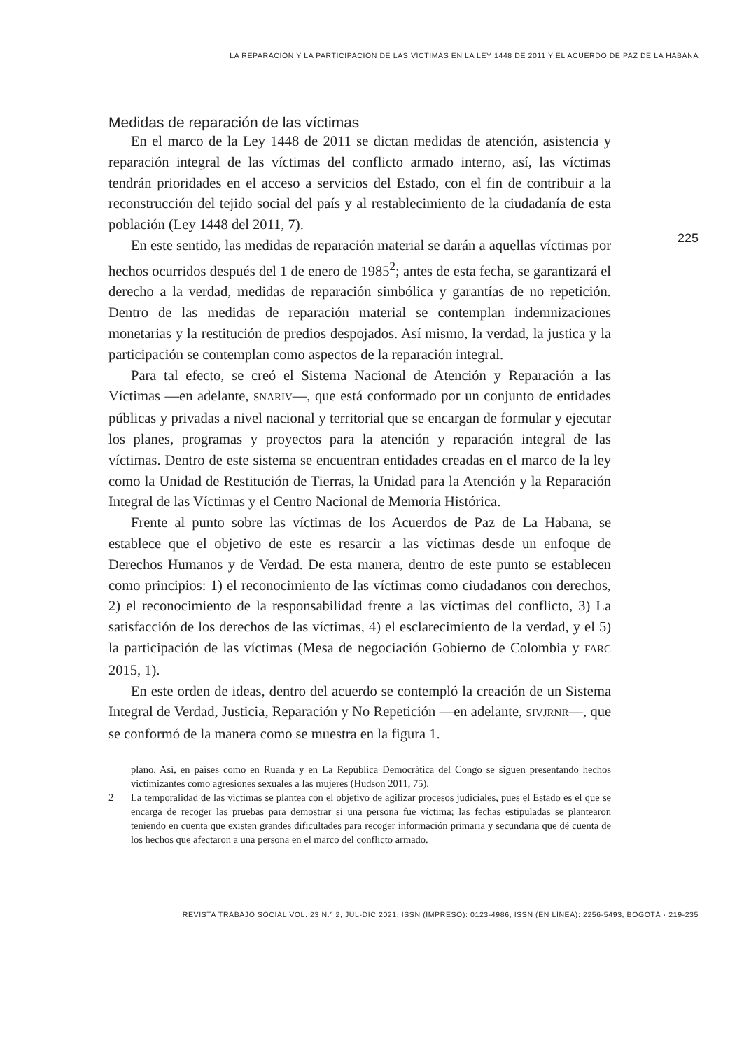LA REPARACIÓN Y LA PARTICIPACIÓN DE LAS VÍCTIMAS EN LA LEY 1448 DE 2011 Y EL ACUERDO DE PAZ DE LA HABANA
225
Medidas de reparación de las víctimas
En el marco de la Ley 1448 de 2011 se dictan medidas de atención, asistencia y reparación integral de las víctimas del conflicto armado interno, así, las víctimas tendrán prioridades en el acceso a servicios del Estado, con el fin de contribuir a la reconstrucción del tejido social del país y al restablecimiento de la ciudadanía de esta población (Ley 1448 del 2011, 7).
En este sentido, las medidas de reparación material se darán a aquellas víctimas por hechos ocurridos después del 1 de enero de 1985<sup>2</sup>; antes de esta fecha, se garantizará el derecho a la verdad, medidas de reparación simbólica y garantías de no repetición. Dentro de las medidas de reparación material se contemplan indemnizaciones monetarias y la restitución de predios despojados. Así mismo, la verdad, la justica y la participación se contemplan como aspectos de la reparación integral.
Para tal efecto, se creó el Sistema Nacional de Atención y Reparación a las Víctimas —en adelante, SNARIV—, que está conformado por un conjunto de entidades públicas y privadas a nivel nacional y territorial que se encargan de formular y ejecutar los planes, programas y proyectos para la atención y reparación integral de las víctimas. Dentro de este sistema se encuentran entidades creadas en el marco de la ley como la Unidad de Restitución de Tierras, la Unidad para la Atención y la Reparación Integral de las Víctimas y el Centro Nacional de Memoria Histórica.
Frente al punto sobre las víctimas de los Acuerdos de Paz de La Habana, se establece que el objetivo de este es resarcir a las víctimas desde un enfoque de Derechos Humanos y de Verdad. De esta manera, dentro de este punto se establecen como principios: 1) el reconocimiento de las víctimas como ciudadanos con derechos, 2) el reconocimiento de la responsabilidad frente a las víctimas del conflicto, 3) La satisfacción de los derechos de las víctimas, 4) el esclarecimiento de la verdad, y el 5) la participación de las víctimas (Mesa de negociación Gobierno de Colombia y FARC 2015, 1).
En este orden de ideas, dentro del acuerdo se contempló la creación de un Sistema Integral de Verdad, Justicia, Reparación y No Repetición —en adelante, SIVJRNR—, que se conformó de la manera como se muestra en la figura 1.
plano. Así, en países como en Ruanda y en La República Democrática del Congo se siguen presentando hechos victimizantes como agresiones sexuales a las mujeres (Hudson 2011, 75).
2 La temporalidad de las víctimas se plantea con el objetivo de agilizar procesos judiciales, pues el Estado es el que se encarga de recoger las pruebas para demostrar si una persona fue víctima; las fechas estipuladas se plantearon teniendo en cuenta que existen grandes dificultades para recoger información primaria y secundaria que dé cuenta de los hechos que afectaron a una persona en el marco del conflicto armado.
REVISTA TRABAJO SOCIAL VOL. 23 N.° 2, JUL-DIC 2021, ISSN (IMPRESO): 0123-4986, ISSN (EN LÍNEA): 2256-5493, BOGOTÁ · 219-235